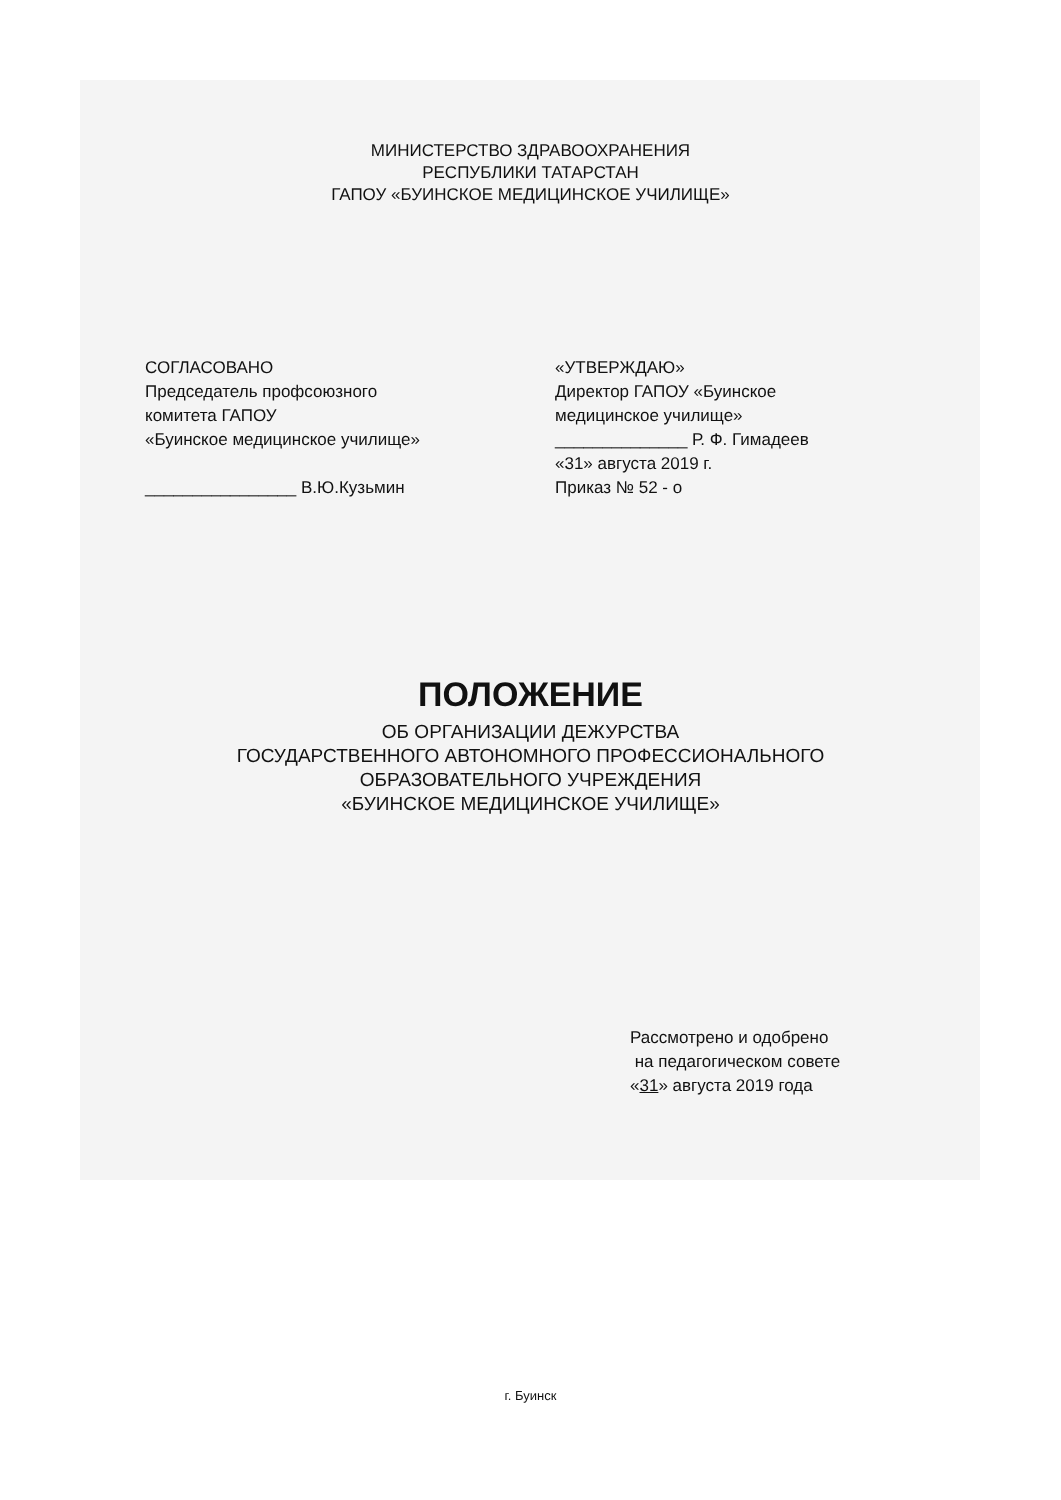МИНИСТЕРСТВО ЗДРАВООХРАНЕНИЯ
РЕСПУБЛИКИ ТАТАРСТАН
ГАПОУ «БУИНСКОЕ МЕДИЦИНСКОЕ УЧИЛИЩЕ»
СОГЛАСОВАНО
Председатель профсоюзного
комитета ГАПОУ
«Буинское медицинское училище»
________________ В.Ю.Кузьмин
«УТВЕРЖДАЮ»
Директор ГАПОУ «Буинское
медицинское училище»
______________ Р. Ф. Гимадеев
«31» августа 2019 г.
Приказ № 52 - о
ПОЛОЖЕНИЕ
ОБ ОРГАНИЗАЦИИ ДЕЖУРСТВА
ГОСУДАРСТВЕННОГО АВТОНОМНОГО ПРОФЕССИОНАЛЬНОГО
ОБРАЗОВАТЕЛЬНОГО УЧРЕЖДЕНИЯ
«БУИНСКОЕ МЕДИЦИНСКОЕ УЧИЛИЩЕ»
Рассмотрено и одобрено
на педагогическом совете
«31» августа 2019 года
г. Буинск